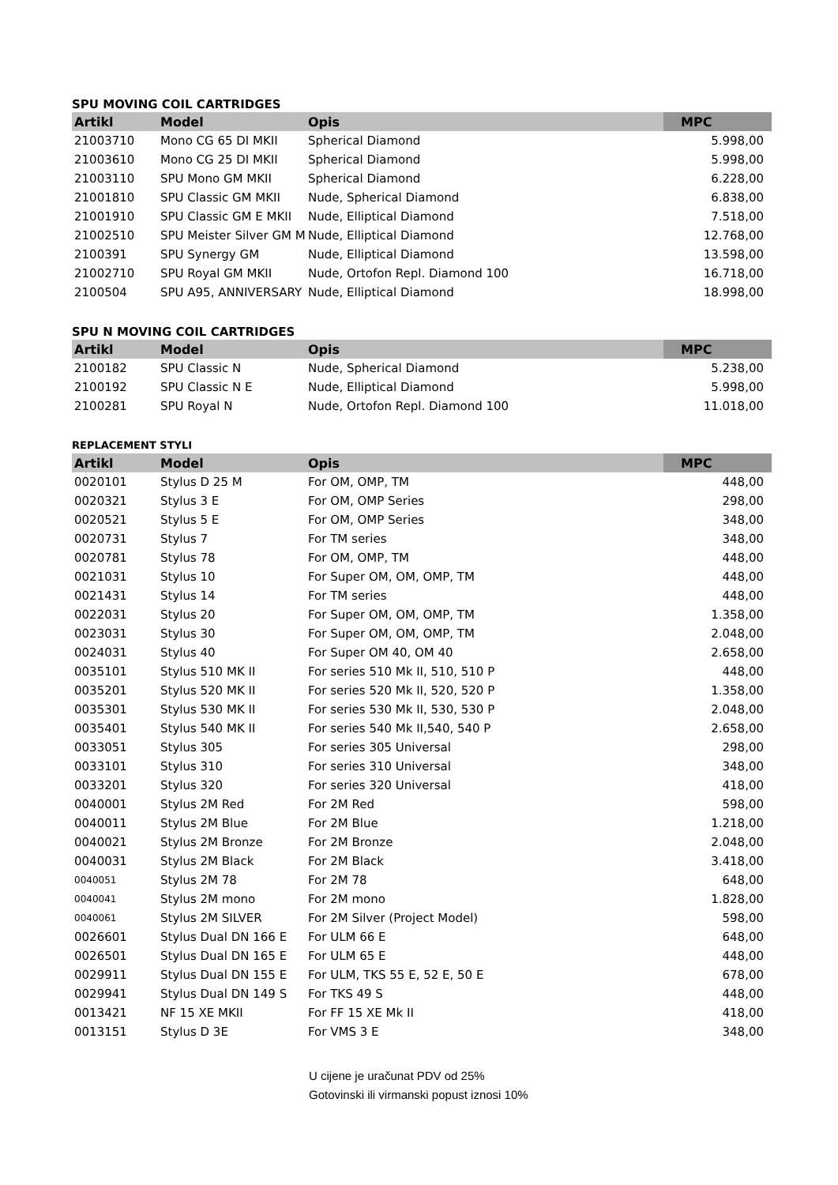SPU MOVING COIL CARTRIDGES
| Artikl | Model | Opis | MPC |
| --- | --- | --- | --- |
| 21003710 | Mono CG 65 DI MKII | Spherical Diamond | 5.998,00 |
| 21003610 | Mono CG 25 DI MKII | Spherical Diamond | 5.998,00 |
| 21003110 | SPU Mono GM MKII | Spherical Diamond | 6.228,00 |
| 21001810 | SPU Classic GM MKII | Nude, Spherical Diamond | 6.838,00 |
| 21001910 | SPU Classic GM E MKII | Nude, Elliptical Diamond | 7.518,00 |
| 21002510 | SPU Meister Silver GM M | Nude, Elliptical Diamond | 12.768,00 |
| 2100391 | SPU Synergy GM | Nude, Elliptical Diamond | 13.598,00 |
| 21002710 | SPU Royal GM MKII | Nude, Ortofon Repl. Diamond 100 | 16.718,00 |
| 2100504 | SPU A95, ANNIVERSARY | Nude, Elliptical Diamond | 18.998,00 |
SPU N MOVING COIL CARTRIDGES
| Artikl | Model | Opis | MPC |
| --- | --- | --- | --- |
| 2100182 | SPU Classic N | Nude, Spherical Diamond | 5.238,00 |
| 2100192 | SPU Classic N E | Nude, Elliptical Diamond | 5.998,00 |
| 2100281 | SPU Royal N | Nude, Ortofon Repl. Diamond 100 | 11.018,00 |
REPLACEMENT STYLI
| Artikl | Model | Opis | MPC |
| --- | --- | --- | --- |
| 0020101 | Stylus D 25 M | For OM, OMP, TM | 448,00 |
| 0020321 | Stylus 3 E | For OM, OMP Series | 298,00 |
| 0020521 | Stylus 5 E | For OM, OMP Series | 348,00 |
| 0020731 | Stylus 7 | For TM series | 348,00 |
| 0020781 | Stylus 78 | For OM, OMP, TM | 448,00 |
| 0021031 | Stylus 10 | For Super OM, OM, OMP, TM | 448,00 |
| 0021431 | Stylus 14 | For TM series | 448,00 |
| 0022031 | Stylus 20 | For Super OM, OM, OMP, TM | 1.358,00 |
| 0023031 | Stylus 30 | For Super OM, OM, OMP, TM | 2.048,00 |
| 0024031 | Stylus 40 | For Super OM 40, OM 40 | 2.658,00 |
| 0035101 | Stylus 510 MK II | For series 510 Mk II, 510, 510 P | 448,00 |
| 0035201 | Stylus 520 MK II | For series 520 Mk II, 520, 520 P | 1.358,00 |
| 0035301 | Stylus 530 MK II | For series 530 Mk II, 530, 530 P | 2.048,00 |
| 0035401 | Stylus 540 MK II | For series 540 Mk II,540, 540 P | 2.658,00 |
| 0033051 | Stylus 305 | For series 305 Universal | 298,00 |
| 0033101 | Stylus 310 | For series 310 Universal | 348,00 |
| 0033201 | Stylus 320 | For series 320 Universal | 418,00 |
| 0040001 | Stylus 2M Red | For 2M Red | 598,00 |
| 0040011 | Stylus 2M Blue | For 2M Blue | 1.218,00 |
| 0040021 | Stylus 2M Bronze | For 2M Bronze | 2.048,00 |
| 0040031 | Stylus 2M Black | For 2M Black | 3.418,00 |
| 0040051 | Stylus 2M 78 | For 2M 78 | 648,00 |
| 0040041 | Stylus 2M mono | For 2M mono | 1.828,00 |
| 0040061 | Stylus 2M SILVER | For 2M Silver (Project Model) | 598,00 |
| 0026601 | Stylus Dual DN 166 E | For ULM 66 E | 648,00 |
| 0026501 | Stylus Dual DN 165 E | For ULM 65 E | 448,00 |
| 0029911 | Stylus Dual DN 155 E | For ULM, TKS 55 E, 52 E, 50 E | 678,00 |
| 0029941 | Stylus Dual DN 149 S | For TKS 49 S | 448,00 |
| 0013421 | NF 15 XE MKII | For FF 15 XE Mk II | 418,00 |
| 0013151 | Stylus D 3E | For VMS 3 E | 348,00 |
U cijene je uračunat PDV od 25%
Gotovinski ili virmanski popust iznosi 10%